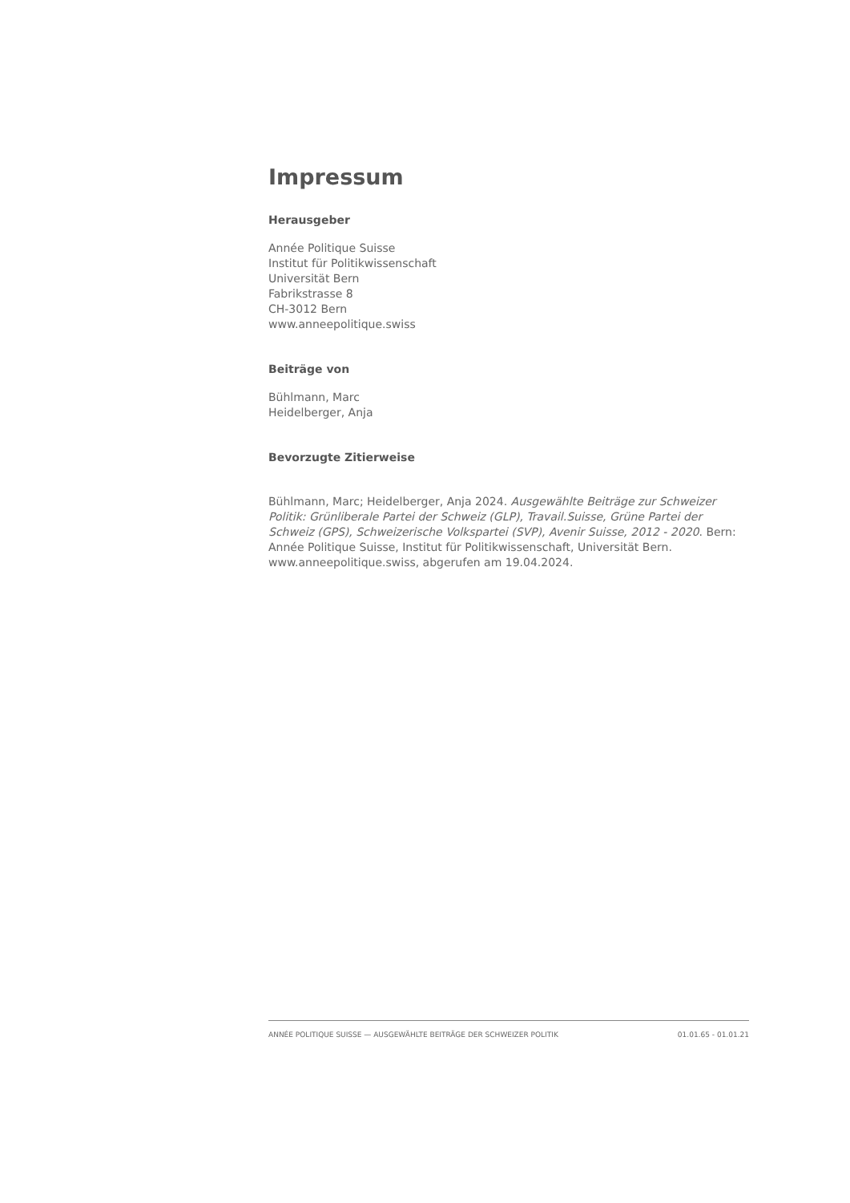Impressum
Herausgeber
Année Politique Suisse
Institut für Politikwissenschaft
Universität Bern
Fabrikstrasse 8
CH-3012 Bern
www.anneepolitique.swiss
Beiträge von
Bühlmann, Marc
Heidelberger, Anja
Bevorzugte Zitierweise
Bühlmann, Marc; Heidelberger, Anja 2024. Ausgewählte Beiträge zur Schweizer Politik: Grünliberale Partei der Schweiz (GLP), Travail.Suisse, Grüne Partei der Schweiz (GPS), Schweizerische Volkspartei (SVP), Avenir Suisse, 2012 - 2020. Bern: Année Politique Suisse, Institut für Politikwissenschaft, Universität Bern. www.anneepolitique.swiss, abgerufen am 19.04.2024.
ANNÉE POLITIQUE SUISSE — AUSGEWÄHLTE BEITRÄGE DER SCHWEIZER POLITIK 01.01.65 - 01.01.21